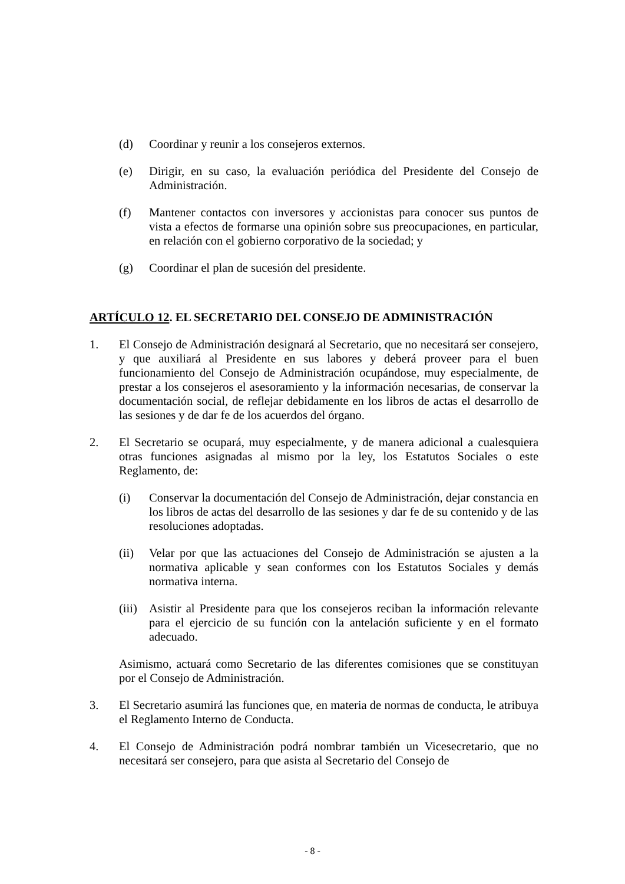(d) Coordinar y reunir a los consejeros externos.
(e) Dirigir, en su caso, la evaluación periódica del Presidente del Consejo de Administración.
(f) Mantener contactos con inversores y accionistas para conocer sus puntos de vista a efectos de formarse una opinión sobre sus preocupaciones, en particular, en relación con el gobierno corporativo de la sociedad; y
(g) Coordinar el plan de sucesión del presidente.
ARTÍCULO 12. EL SECRETARIO DEL CONSEJO DE ADMINISTRACIÓN
1. El Consejo de Administración designará al Secretario, que no necesitará ser consejero, y que auxiliará al Presidente en sus labores y deberá proveer para el buen funcionamiento del Consejo de Administración ocupándose, muy especialmente, de prestar a los consejeros el asesoramiento y la información necesarias, de conservar la documentación social, de reflejar debidamente en los libros de actas el desarrollo de las sesiones y de dar fe de los acuerdos del órgano.
2. El Secretario se ocupará, muy especialmente, y de manera adicional a cualesquiera otras funciones asignadas al mismo por la ley, los Estatutos Sociales o este Reglamento, de:
(i) Conservar la documentación del Consejo de Administración, dejar constancia en los libros de actas del desarrollo de las sesiones y dar fe de su contenido y de las resoluciones adoptadas.
(ii) Velar por que las actuaciones del Consejo de Administración se ajusten a la normativa aplicable y sean conformes con los Estatutos Sociales y demás normativa interna.
(iii) Asistir al Presidente para que los consejeros reciban la información relevante para el ejercicio de su función con la antelación suficiente y en el formato adecuado.
Asimismo, actuará como Secretario de las diferentes comisiones que se constituyan por el Consejo de Administración.
3. El Secretario asumirá las funciones que, en materia de normas de conducta, le atribuya el Reglamento Interno de Conducta.
4. El Consejo de Administración podrá nombrar también un Vicesecretario, que no necesitará ser consejero, para que asista al Secretario del Consejo de
- 8 -